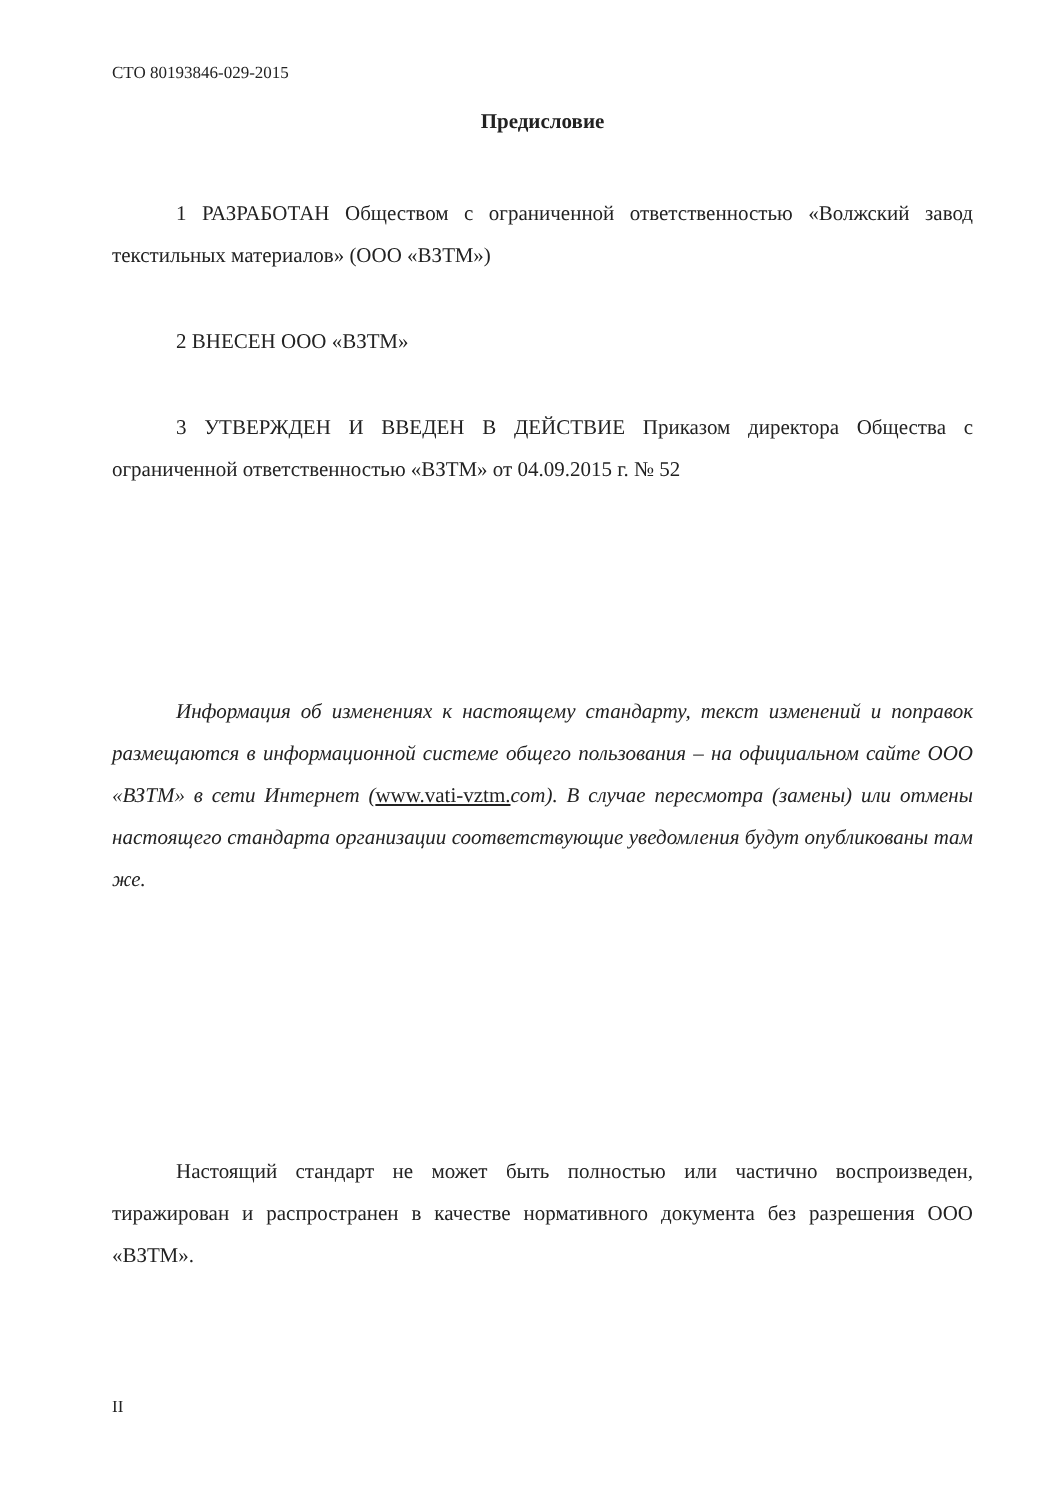СТО 80193846-029-2015
Предисловие
1 РАЗРАБОТАН Обществом с ограниченной ответственностью «Волжский завод текстильных материалов» (ООО «ВЗТМ»)
2 ВНЕСЕН ООО «ВЗТМ»
3 УТВЕРЖДЕН И ВВЕДЕН В ДЕЙСТВИЕ Приказом директора Общества с ограниченной ответственностью «ВЗТМ» от 04.09.2015 г. № 52
Информация об изменениях к настоящему стандарту, текст изменений и поправок размещаются в информационной системе общего пользования – на официальном сайте ООО «ВЗТМ» в сети Интернет (www.vati-vztm. com). В случае пересмотра (замены) или отмены настоящего стандарта организации соответствующие уведомления будут опубликованы там же.
Настоящий стандарт не может быть полностью или частично воспроизведен, тиражирован и распространен в качестве нормативного документа без разрешения ООО «ВЗТМ».
II